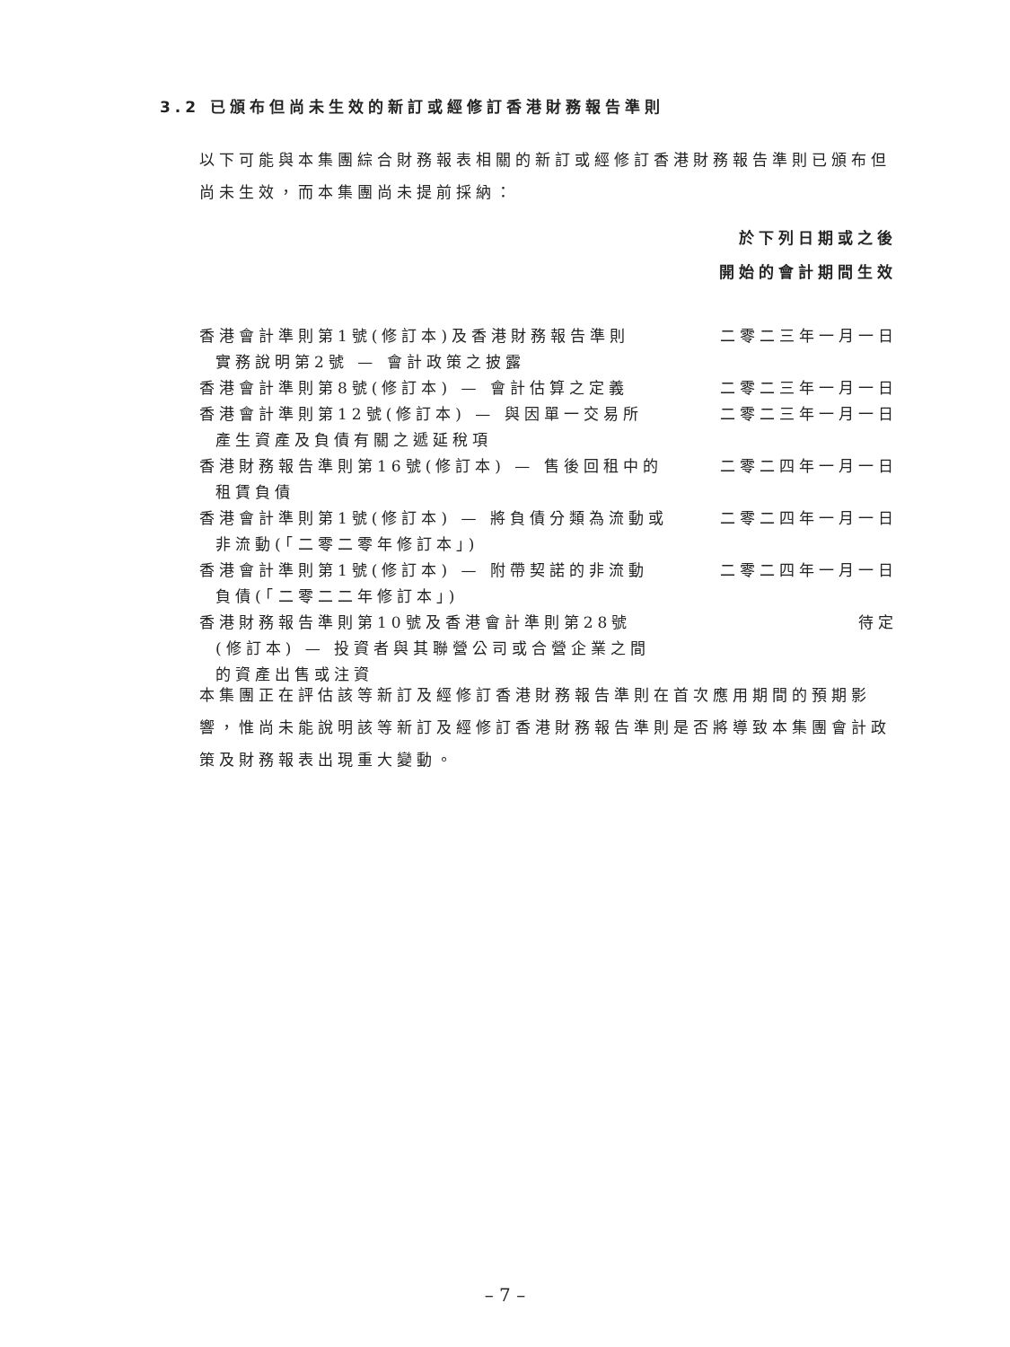3.2 已頒布但尚未生效的新訂或經修訂香港財務報告準則
以下可能與本集團綜合財務報表相關的新訂或經修訂香港財務報告準則已頒布但尚未生效，而本集團尚未提前採納：
| | 於下列日期或之後 開始的會計期間生效 |
| --- | --- |
| 香港會計準則第1號(修訂本)及香港財務報告準則 實務說明第2號 — 會計政策之披露 | 二零二三年一月一日 |
| 香港會計準則第8號(修訂本) — 會計估算之定義 | 二零二三年一月一日 |
| 香港會計準則第12號(修訂本) — 與因單一交易所 產生資產及負債有關之遞延稅項 | 二零二三年一月一日 |
| 香港財務報告準則第16號(修訂本) — 售後回租中的 租賃負債 | 二零二四年一月一日 |
| 香港會計準則第1號(修訂本) — 將負債分類為流動或 非流動(「二零二零年修訂本」) | 二零二四年一月一日 |
| 香港會計準則第1號(修訂本) — 附帶契諾的非流動 負債(「二零二二年修訂本」) | 二零二四年一月一日 |
| 香港財務報告準則第10號及香港會計準則第28號 (修訂本) — 投資者與其聯營公司或合營企業之間 的資產出售或注資 | 待定 |
本集團正在評估該等新訂及經修訂香港財務報告準則在首次應用期間的預期影響，惟尚未能說明該等新訂及經修訂香港財務報告準則是否將導致本集團會計政策及財務報表出現重大變動。
– 7 –